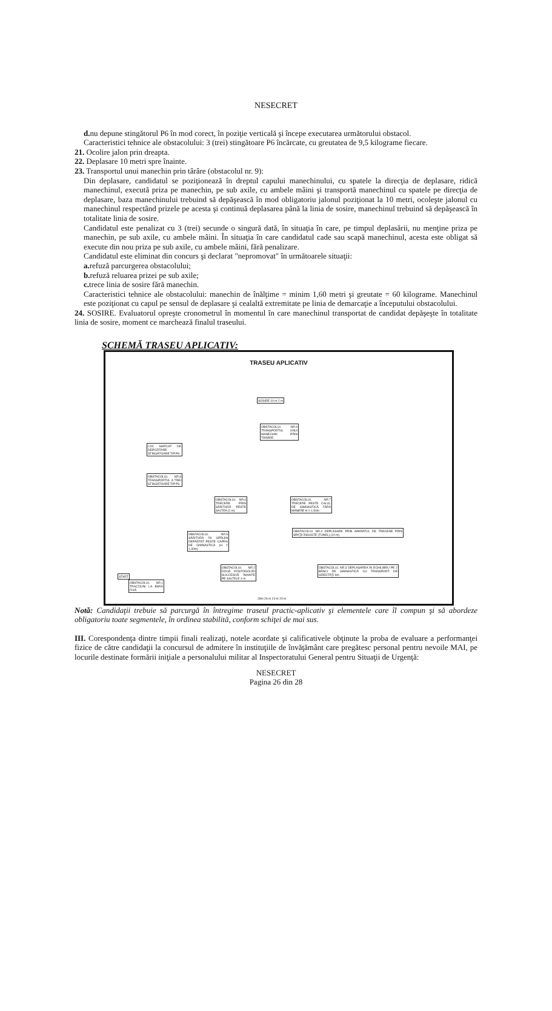NESECRET
d. nu depune stingătorul P6 în mod corect, în poziţie verticală şi începe executarea următorului obstacol.
Caracteristici tehnice ale obstacolului: 3 (trei) stingătoare P6 încărcate, cu greutatea de 9,5 kilograme fiecare.
21. Ocolire jalon prin dreapta.
22. Deplasare 10 metri spre înainte.
23. Transportul unui manechin prin târâre (obstacolul nr. 9):
Din deplasare, candidatul se poziţionează în dreptul capului manechinului, cu spatele la direcţia de deplasare, ridică manechinul, execută priza pe manechin, pe sub axile, cu ambele mâini şi transportă manechinul cu spatele pe direcţia de deplasare, baza manechinului trebuind să depăşească în mod obligatoriu jalonul poziţionat la 10 metri, ocoleşte jalonul cu manechinul respectând prizele pe acesta şi continuă deplasarea până la linia de sosire, manechinul trebuind să depăşească în totalitate linia de sosire.
Candidatul este penalizat cu 3 (trei) secunde o singură dată, în situaţia în care, pe timpul deplasării, nu menţine priza pe manechin, pe sub axile, cu ambele mâini. În situaţia în care candidatul cade sau scapă manechinul, acesta este obligat să execute din nou priza pe sub axile, cu ambele mâini, fără penalizare.
Candidatul este eliminat din concurs şi declarat "nepromovat" în următoarele situaţii:
a. refuză parcurgerea obstacolului;
b. refuză reluarea prizei pe sub axile;
c. trece linia de sosire fără manechin.
Caracteristici tehnice ale obstacolului: manechin de înălţime = minim 1,60 metri şi greutate = 60 kilograme. Manechinul este poziţionat cu capul pe sensul de deplasare şi cealaltă extremitate pe linia de demarcaţie a începutului obstacolului.
24. SOSIRE. Evaluatorul opreşte cronometrul în momentul în care manechinul transportat de candidat depăşeşte în totalitate linia de sosire, moment ce marchează finalul traseului.
SCHEMĂ TRASEU APLICATIV:
TRASEU APLICATIV
SOSIRE 10 m 2 m
OBSTACOLUL NR.9 TRANSPORTUL UNUI MANECHIN PRIN TÂRÂRE
LOC MARCAT DE DEPOZITARE STINGĂTOARE TIP P6
OBSTACOLUL NR.8 TRANSPORTUL A TREI STINGĂTOARE TIP P6
OBSTACOLUL NR.6 TRECERE PRIN SĂRITURĂ PESTE SALTEA (2 m)
OBSTACOLUL NR.7 TRECERE PESTE CALUL DE GIMNASTICĂ FĂRĂ MÂNERE H = 1,50m
OBSTACOLUL NR.5 SĂRITURĂ ÎN SPRIJIN DEPĂRTAT PESTE CAPRA DE GIMNASTICĂ (H = 1,30m)
OBSTACOLUL NR.4 DEPLASARE PRIN APARATUL DE TRECERE PRIN SPAŢII ÎNGUSTE (TUNEL) (10 m)
OBSTACOLUL NR.2 DOUĂ ROSTOGOLIRI SUCCESIVE ÎNAINTE PE SALTELE 4 m
OBSTACOLUL NR.3 DEPLASAREA ÎN ECHILIBRU PE 2 BĂNCI DE GIMNASTICĂ CU TRANSPORT DE GREUTĂŢI 6m
START
OBSTACOLUL NR.1 TRACŢIUNI LA BARĂ FIXĂ
29m 26 m 24 m 20 m
Notă: Candidaţii trebuie să parcurgă în întregime traseul practic-aplicativ şi elementele care îl compun şi să abordeze obligatoriu toate segmentele, în ordinea stabilită, conform schiţei de mai sus.
III. Corespondenţa dintre timpii finali realizaţi, notele acordate şi calificativele obţinute la proba de evaluare a performanţei fizice de către candidaţii la concursul de admitere în instituţiile de învăţământ care pregătesc personal pentru nevoile MAI, pe locurile destinate formării iniţiale a personalului militar al Inspectoratului General pentru Situaţii de Urgenţă:
NESECRET
Pagina 26 din 28